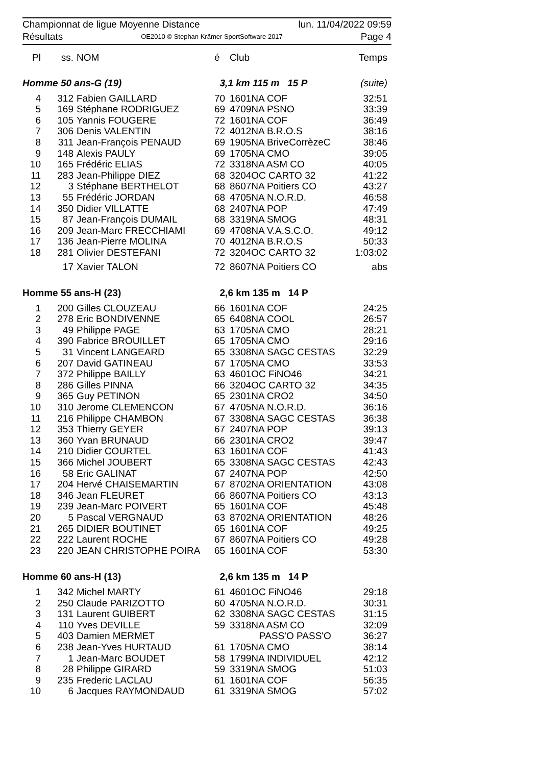Championnat de ligue Moyenne Distance lun. 11/04/2022 09:59
Résultats OE2010 © Stephan Krämer SportSoftware 2017 Page 4
| Pl | ss. | NOM | é | Club | Temps |
| --- | --- | --- | --- | --- | --- |
| Homme 50 ans-G (19) | | | 3,1 km 115 m 15 P | | (suite) |
| 4 | 312 | Fabien GAILLARD | 70 | 1601NA COF | 32:51 |
| 5 | 169 | Stéphane RODRIGUEZ | 69 | 4709NA PSNO | 33:39 |
| 6 | 105 | Yannis FOUGERE | 72 | 1601NA COF | 36:49 |
| 7 | 306 | Denis VALENTIN | 72 | 4012NA B.R.O.S | 38:16 |
| 8 | 311 | Jean-François PENAUD | 69 | 1905NA BriveCorrèzeC | 38:46 |
| 9 | 148 | Alexis PAULY | 69 | 1705NA CMO | 39:05 |
| 10 | 165 | Frédéric ELIAS | 72 | 3318NA ASM CO | 40:05 |
| 11 | 283 | Jean-Philippe DIEZ | 68 | 3204OC CARTO 32 | 41:22 |
| 12 | 3 | Stéphane BERTHELOT | 68 | 8607NA Poitiers CO | 43:27 |
| 13 | 55 | Frédéric JORDAN | 68 | 4705NA N.O.R.D. | 46:58 |
| 14 | 350 | Didier VILLATTE | 68 | 2407NA POP | 47:49 |
| 15 | 87 | Jean-François DUMAIL | 68 | 3319NA SMOG | 48:31 |
| 16 | 209 | Jean-Marc FRECCHIAMI | 69 | 4708NA V.A.S.C.O. | 49:12 |
| 17 | 136 | Jean-Pierre MOLINA | 70 | 4012NA B.R.O.S | 50:33 |
| 18 | 281 | Olivier DESTEFANI | 72 | 3204OC CARTO 32 | 1:03:02 |
| | 17 | Xavier TALON | 72 | 8607NA Poitiers CO | abs |
| Homme 55 ans-H (23) | | | 2,6 km 135 m 14 P | | |
| 1 | 200 | Gilles CLOUZEAU | 66 | 1601NA COF | 24:25 |
| 2 | 278 | Eric BONDIVENNE | 65 | 6408NA COOL | 26:57 |
| 3 | 49 | Philippe PAGE | 63 | 1705NA CMO | 28:21 |
| 4 | 390 | Fabrice BROUILLET | 65 | 1705NA CMO | 29:16 |
| 5 | 31 | Vincent LANGEARD | 65 | 3308NA SAGC CESTAS | 32:29 |
| 6 | 207 | David GATINEAU | 67 | 1705NA CMO | 33:53 |
| 7 | 372 | Philippe BAILLY | 63 | 4601OC FiNO46 | 34:21 |
| 8 | 286 | Gilles PINNA | 66 | 3204OC CARTO 32 | 34:35 |
| 9 | 365 | Guy PETINON | 65 | 2301NA CRO2 | 34:50 |
| 10 | 310 | Jerome CLEMENCON | 67 | 4705NA N.O.R.D. | 36:16 |
| 11 | 216 | Philippe CHAMBON | 67 | 3308NA SAGC CESTAS | 36:38 |
| 12 | 353 | Thierry GEYER | 67 | 2407NA POP | 39:13 |
| 13 | 360 | Yvan BRUNAUD | 66 | 2301NA CRO2 | 39:47 |
| 14 | 210 | Didier COURTEL | 63 | 1601NA COF | 41:43 |
| 15 | 366 | Michel JOUBERT | 65 | 3308NA SAGC CESTAS | 42:43 |
| 16 | 58 | Eric GALINAT | 67 | 2407NA POP | 42:50 |
| 17 | 204 | Hervé CHAISEMARTIN | 67 | 8702NA ORIENTATION | 43:08 |
| 18 | 346 | Jean FLEURET | 66 | 8607NA Poitiers CO | 43:13 |
| 19 | 239 | Jean-Marc POIVERT | 65 | 1601NA COF | 45:48 |
| 20 | 5 | Pascal VERGNAUD | 63 | 8702NA ORIENTATION | 48:26 |
| 21 | 265 | DIDIER BOUTINET | 65 | 1601NA COF | 49:25 |
| 22 | 222 | Laurent ROCHE | 67 | 8607NA Poitiers CO | 49:28 |
| 23 | 220 | JEAN CHRISTOPHE POIRA | 65 | 1601NA COF | 53:30 |
| Homme 60 ans-H (13) | | | 2,6 km 135 m 14 P | | |
| 1 | 342 | Michel MARTY | 61 | 4601OC FiNO46 | 29:18 |
| 2 | 250 | Claude PARIZOTTO | 60 | 4705NA N.O.R.D. | 30:31 |
| 3 | 131 | Laurent GUIBERT | 62 | 3308NA SAGC CESTAS | 31:15 |
| 4 | 110 | Yves DEVILLE | 59 | 3318NA ASM CO | 32:09 |
| 5 | 403 | Damien MERMET | | PASS'O PASS'O | 36:27 |
| 6 | 238 | Jean-Yves HURTAUD | 61 | 1705NA CMO | 38:14 |
| 7 | 1 | Jean-Marc BOUDET | 58 | 1799NA INDIVIDUEL | 42:12 |
| 8 | 28 | Philippe GIRARD | 59 | 3319NA SMOG | 51:03 |
| 9 | 235 | Frederic LACLAU | 61 | 1601NA COF | 56:35 |
| 10 | 6 | Jacques RAYMONDAUD | 61 | 3319NA SMOG | 57:02 |